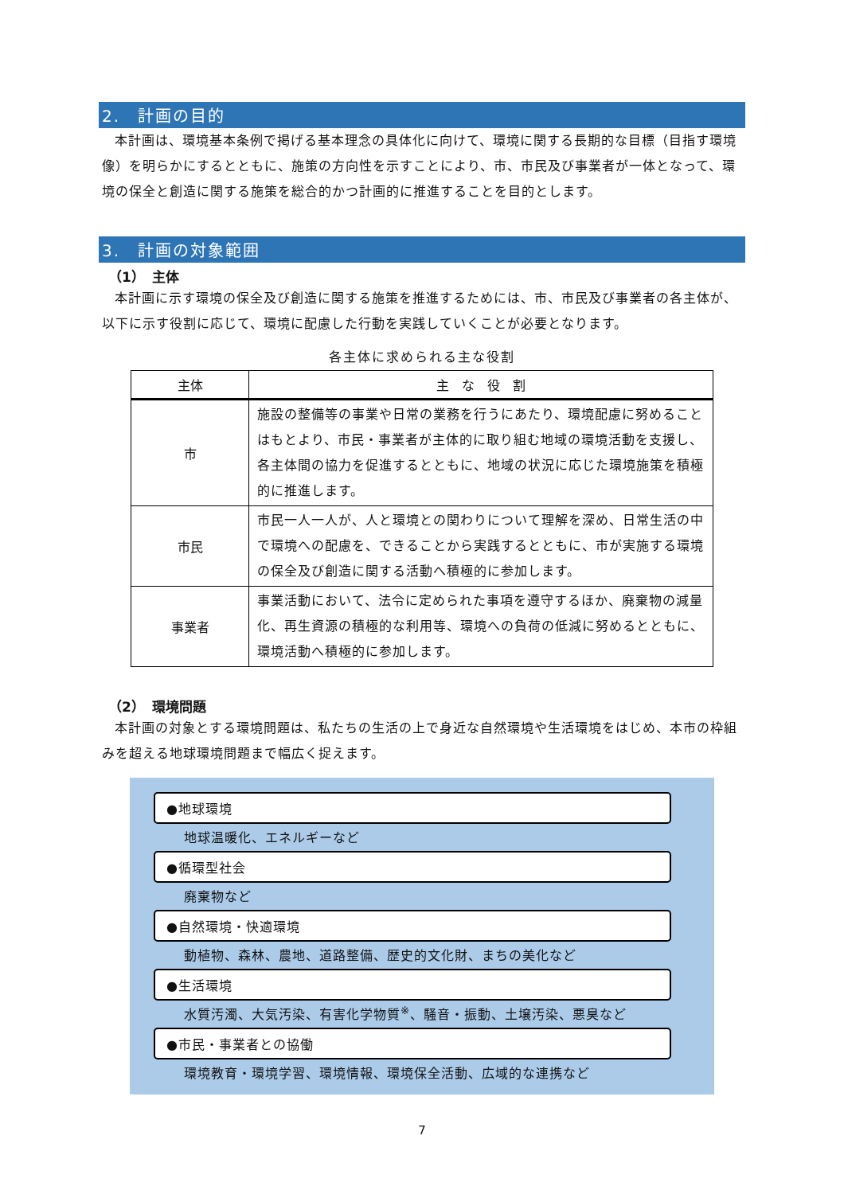2.　計画の目的
本計画は、環境基本条例で掲げる基本理念の具体化に向けて、環境に関する長期的な目標（目指す環境像）を明らかにするとともに、施策の方向性を示すことにより、市、市民及び事業者が一体となって、環境の保全と創造に関する施策を総合的かつ計画的に推進することを目的とします。
3.　計画の対象範囲
（1）　主体
本計画に示す環境の保全及び創造に関する施策を推進するためには、市、市民及び事業者の各主体が、以下に示す役割に応じて、環境に配慮した行動を実践していくことが必要となります。
各主体に求められる主な役割
| 主体 | 主 な 役 割 |
| --- | --- |
| 市 | 施設の整備等の事業や日常の業務を行うにあたり、環境配慮に努めることはもとより、市民・事業者が主体的に取り組む地域の環境活動を支援し、各主体間の協力を促進するとともに、地域の状況に応じた環境施策を積極的に推進します。 |
| 市民 | 市民一人一人が、人と環境との関わりについて理解を深め、日常生活の中で環境への配慮を、できることから実践するとともに、市が実施する環境の保全及び創造に関する活動へ積極的に参加します。 |
| 事業者 | 事業活動において、法令に定められた事項を遵守するほか、廃棄物の減量化、再生資源の積極的な利用等、環境への負荷の低減に努めるとともに、環境活動へ積極的に参加します。 |
（2）　環境問題
本計画の対象とする環境問題は、私たちの生活の上で身近な自然環境や生活環境をはじめ、本市の枠組みを超える地球環境問題まで幅広く捉えます。
●地球環境
地球温暖化、エネルギーなど
●循環型社会
廃棄物など
●自然環境・快適環境
動植物、森林、農地、道路整備、歴史的文化財、まちの美化など
●生活環境
水質汚濁、大気汚染、有害化学物質<sup>※</sup>、騒音・振動、土壌汚染、悪臭など
●市民・事業者との協働
環境教育・環境学習、環境情報、環境保全活動、広域的な連携など
7